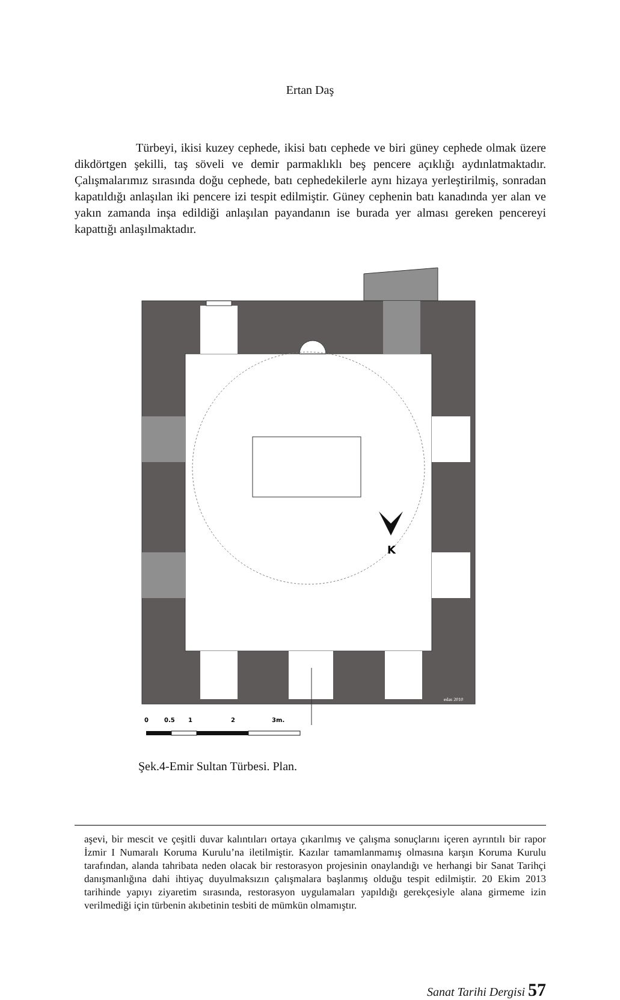Ertan Daş
Türbeyi, ikisi kuzey cephede, ikisi batı cephede ve biri güney cephede olmak üzere dikdörtgen şekilli, taş söveli ve demir parmaklıklı beş pencere açıklığı aydınlatmaktadır. Çalışmalarımız sırasında doğu cephede, batı cephedekilerle aynı hizaya yerleştirilmiş, sonradan kapatıldığı anlaşılan iki pencere izi tespit edilmiştir. Güney cephenin batı kanadında yer alan ve yakın zamanda inşa edildiği anlaşılan payandanın ise burada yer alması gereken pencereyi kapattığı anlaşılmaktadır.
K
edas 2010
0
0.5
1
2
3m.
Şek.4-Emir Sultan Türbesi. Plan.
aşevi, bir mescit ve çeşitli duvar kalıntıları ortaya çıkarılmış ve çalışma sonuçlarını içeren ayrıntılı bir rapor İzmir I Numaralı Koruma Kurulu’na iletilmiştir. Kazılar tamamlanmamış olmasına karşın Koruma Kurulu tarafından, alanda tahribata neden olacak bir restorasyon projesinin onaylandığı ve herhangi bir Sanat Tarihçi danışmanlığına dahi ihtiyaç duyulmaksızın çalışmalara başlanmış olduğu tespit edilmiştir. 20 Ekim 2013 tarihinde yapıyı ziyaretim sırasında, restorasyon uygulamaları yapıldığı gerekçesiyle alana girmeme izin verilmediği için türbenin akıbetinin tesbiti de mümkün olmamıştır.
Sanat Tarihi Dergisi 57